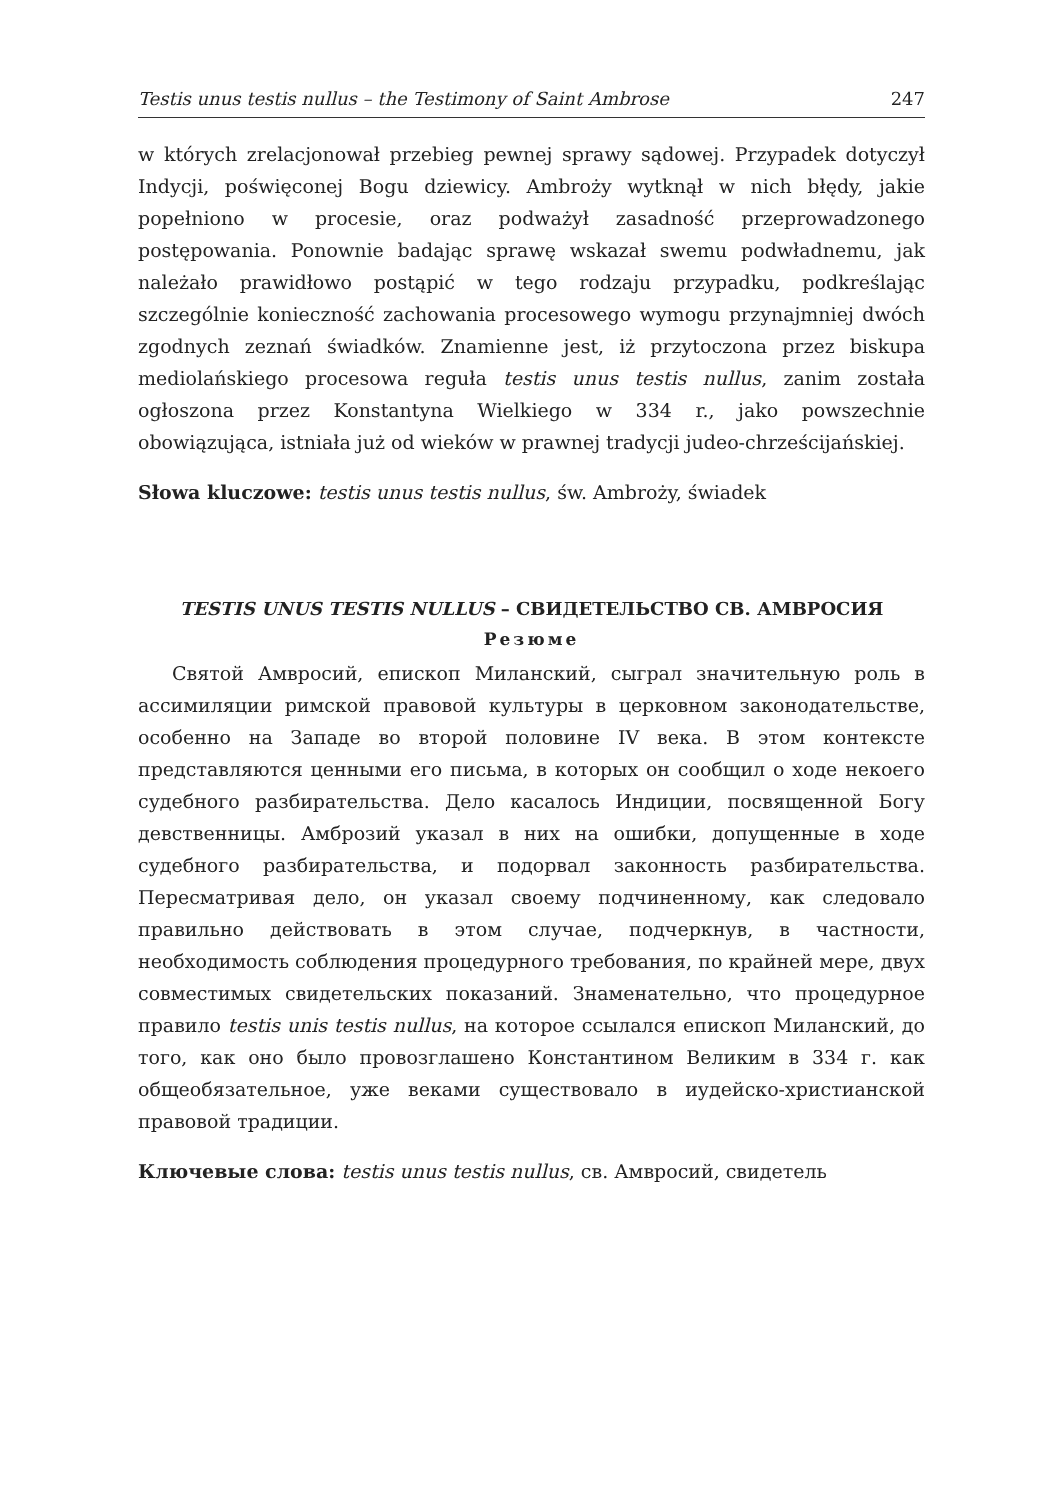Testis unus testis nullus – the Testimony of Saint Ambrose 247
w których zrelacjonował przebieg pewnej sprawy sądowej. Przypadek dotyczył Indycji, poświęconej Bogu dziewicy. Ambroży wytknął w nich błędy, jakie popełniono w procesie, oraz podważył zasadność przeprowadzonego postępowania. Ponownie badając sprawę wskazał swemu podwładnemu, jak należało prawidłowo postąpić w tego rodzaju przypadku, podkreślając szczególnie konieczność zachowania procesowego wymogu przynajmniej dwóch zgodnych zeznań świadków. Znamienne jest, iż przytoczona przez biskupa mediolańskiego procesowa reguła testis unus testis nullus, zanim została ogłoszona przez Konstantyna Wielkiego w 334 r., jako powszechnie obowiązująca, istniała już od wieków w prawnej tradycji judeo-chrześcijańskiej.
Słowa kluczowe: testis unus testis nullus, św. Ambroży, świadek
TESTIS UNUS TESTIS NULLUS – СВИДЕТЕЛЬСТВО СВ. АМВРОСИЯ
Резюме
Святой Амвросий, епископ Миланский, сыграл значительную роль в ассимиляции римской правовой культуры в церковном законодательстве, особенно на Западе во второй половине IV века. В этом контексте представляются ценными его письма, в которых он сообщил о ходе некоего судебного разбирательства. Дело касалось Индиции, посвященной Богу девственницы. Амброзий указал в них на ошибки, допущенные в ходе судебного разбирательства, и подорвал законность разбирательства. Пересматривая дело, он указал своему подчиненному, как следовало правильно действовать в этом случае, подчеркнув, в частности, необходимость соблюдения процедурного требования, по крайней мере, двух совместимых свидетельских показаний. Знаменательно, что процедурное правило testis unis testis nullus, на которое ссылался епископ Миланский, до того, как оно было провозглашено Константином Великим в 334 г. как общеобязательное, уже веками существовало в иудейско-христианской правовой традиции.
Ключевые слова: testis unus testis nullus, св. Амвросий, свидетель